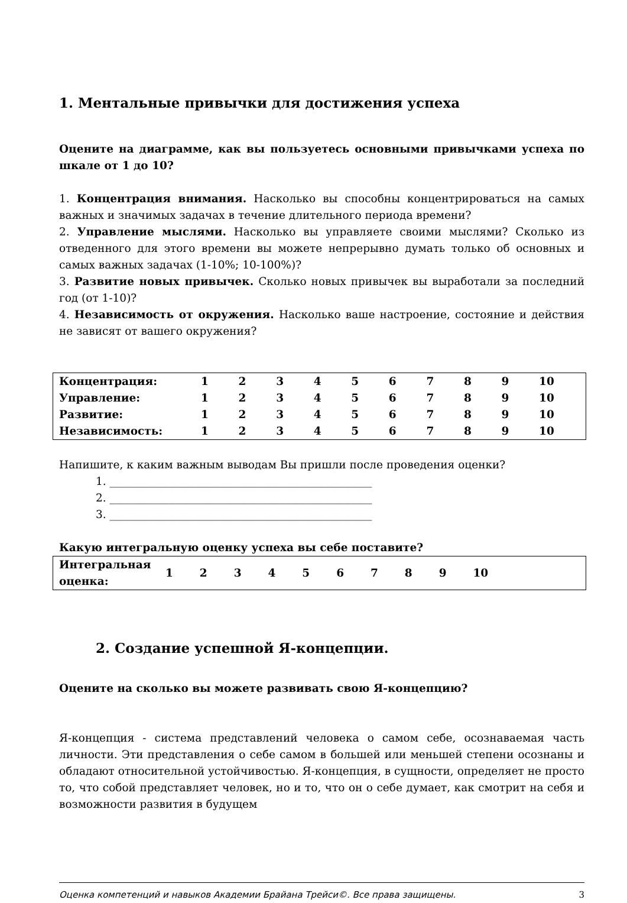1. Ментальные привычки для достижения успеха
Оцените на диаграмме, как вы пользуетесь основными привычками успеха по шкале от 1 до 10?
1. Концентрация внимания. Насколько вы способны концентрироваться на самых важных и значимых задачах в течение длительного периода времени?
2. Управление мыслями. Насколько вы управляете своими мыслями? Сколько из отведенного для этого времени вы можете непрерывно думать только об основных и самых важных задачах (1-10%; 10-100%)?
3. Развитие новых привычек. Сколько новых привычек вы выработали за последний год (от 1-10)?
4. Независимость от окружения. Насколько ваше настроение, состояние и действия не зависят от вашего окружения?
| Концентрация: | 1 | 2 | 3 | 4 | 5 | 6 | 7 | 8 | 9 | 10 |
| Управление: | 1 | 2 | 3 | 4 | 5 | 6 | 7 | 8 | 9 | 10 |
| Развитие: | 1 | 2 | 3 | 4 | 5 | 6 | 7 | 8 | 9 | 10 |
| Независимость: | 1 | 2 | 3 | 4 | 5 | 6 | 7 | 8 | 9 | 10 |
Напишите, к каким важным выводам Вы пришли после проведения оценки?
1. ________________________________________________
2. ________________________________________________
3. ________________________________________________
Какую интегральную оценку успеха вы себе поставите?
| Интегральная оценка: | 1 | 2 | 3 | 4 | 5 | 6 | 7 | 8 | 9 | 10 | |
2. Создание успешной Я-концепции.
Оцените на сколько вы можете развивать свою Я-концепцию?
Я-концепция - система представлений человека о самом себе, осознаваемая часть личности. Эти представления о себе самом в большей или меньшей степени осознаны и обладают относительной устойчивостью. Я-концепция, в сущности, определяет не просто то, что собой представляет человек, но и то, что он о себе думает, как смотрит на себя и возможности развития в будущем
Оценка компетенций и навыков Академии Брайана Трейси©. Все права защищены. 3